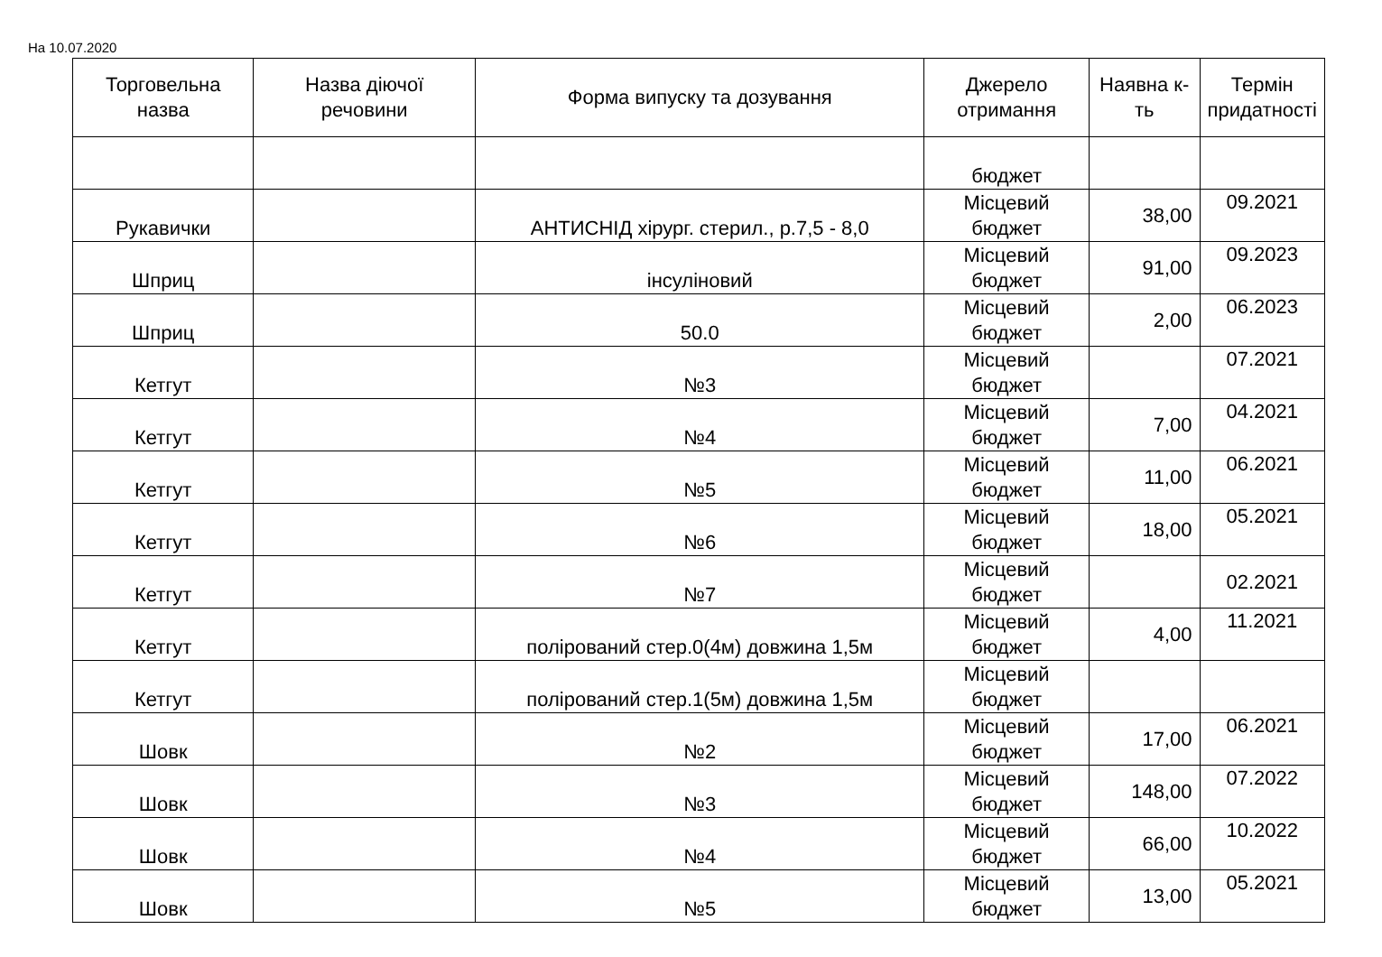На 10.07.2020
| Торговельна назва | Назва діючої речовини | Форма випуску та дозування | Джерело отримання | Наявна к-ть | Термін придатності |
| --- | --- | --- | --- | --- | --- |
| | | | бюджет | | |
| Рукавички | | АНТИСНІД хірург. стерил., р.7,5 - 8,0 | Місцевий бюджет | 38,00 | 09.2021 |
| Шприц | | інсуліновий | Місцевий бюджет | 91,00 | 09.2023 |
| Шприц | | 50.0 | Місцевий бюджет | 2,00 | 06.2023 |
| Кетгут | | №3 | Місцевий бюджет | | 07.2021 |
| Кетгут | | №4 | Місцевий бюджет | 7,00 | 04.2021 |
| Кетгут | | №5 | Місцевий бюджет | 11,00 | 06.2021 |
| Кетгут | | №6 | Місцевий бюджет | 18,00 | 05.2021 |
| Кетгут | | №7 | Місцевий бюджет | | 02.2021 |
| Кетгут | | полірований стер.0(4м) довжина 1,5м | Місцевий бюджет | 4,00 | 11.2021 |
| Кетгут | | полірований стер.1(5м) довжина 1,5м | Місцевий бюджет | | |
| Шовк | | №2 | Місцевий бюджет | 17,00 | 06.2021 |
| Шовк | | №3 | Місцевий бюджет | 148,00 | 07.2022 |
| Шовк | | №4 | Місцевий бюджет | 66,00 | 10.2022 |
| Шовк | | №5 | Місцевий бюджет | 13,00 | 05.2021 |